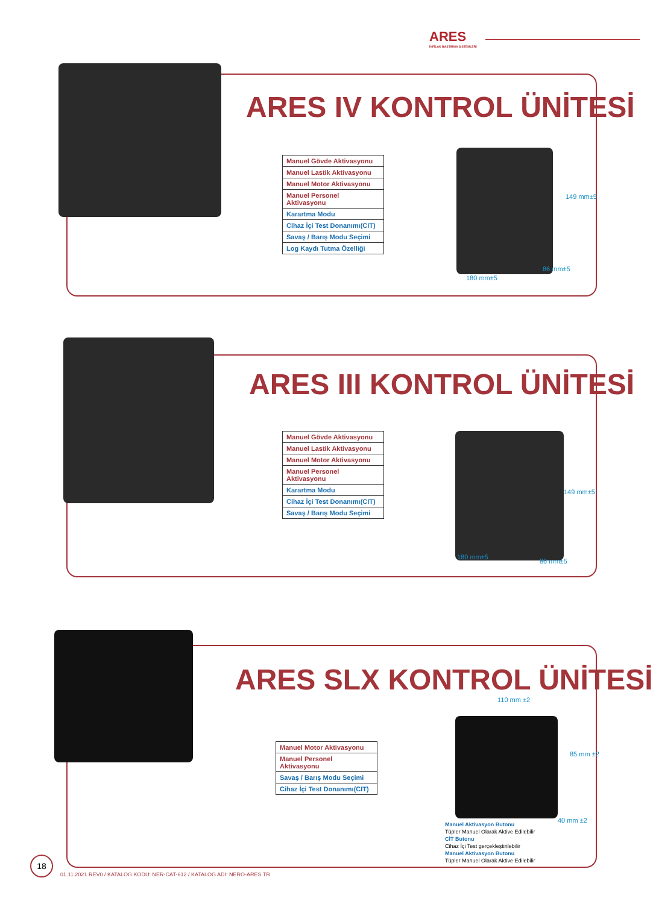ARES
İNFİLAK BASTIRMA SİSTEMLERİ
ARES IV KONTROL ÜNİTESİ
| Manuel Gövde Aktivasyonu |
| Manuel Lastik Aktivasyonu |
| Manuel Motor Aktivasyonu |
| Manuel Personel Aktivasyonu |
| Karartma Modu |
| Cihaz İçi Test Donanımı(CIT) |
| Savaş / Barış Modu Seçimi |
| Log Kaydı Tutma Özelliği |
149 mm±5
86 mm±5
180 mm±5
ARES III KONTROL ÜNİTESİ
| Manuel Gövde Aktivasyonu |
| Manuel Lastik Aktivasyonu |
| Manuel Motor Aktivasyonu |
| Manuel Personel Aktivasyonu |
| Karartma Modu |
| Cihaz İçi Test Donanımı(CIT) |
| Savaş / Barış Modu Seçimi |
149 mm±5
180 mm±5
86 mm±5
ARES SLX KONTROL ÜNİTESİ
110 mm ±2
| Manuel Motor Aktivasyonu |
| Manuel Personel Aktivasyonu |
| Savaş / Barış Modu Seçimi |
| Cihaz İçi Test Donanımı(CIT) |
85 mm ±2
40 mm ±2
Manuel Aktivasyon Butonu
Tüpler Manuel Olarak Aktive Edilebilir
CİT Butonu
Cihaz İçi Test gerçekleştirilebilir
Manuel Aktivasyon Butonu
Tüpler Manuel Olarak Aktive Edilebilir
18
01.11.2021 REV0 / KATALOG KODU: NER-CAT-612 / KATALOG ADI: NERO-ARES TR